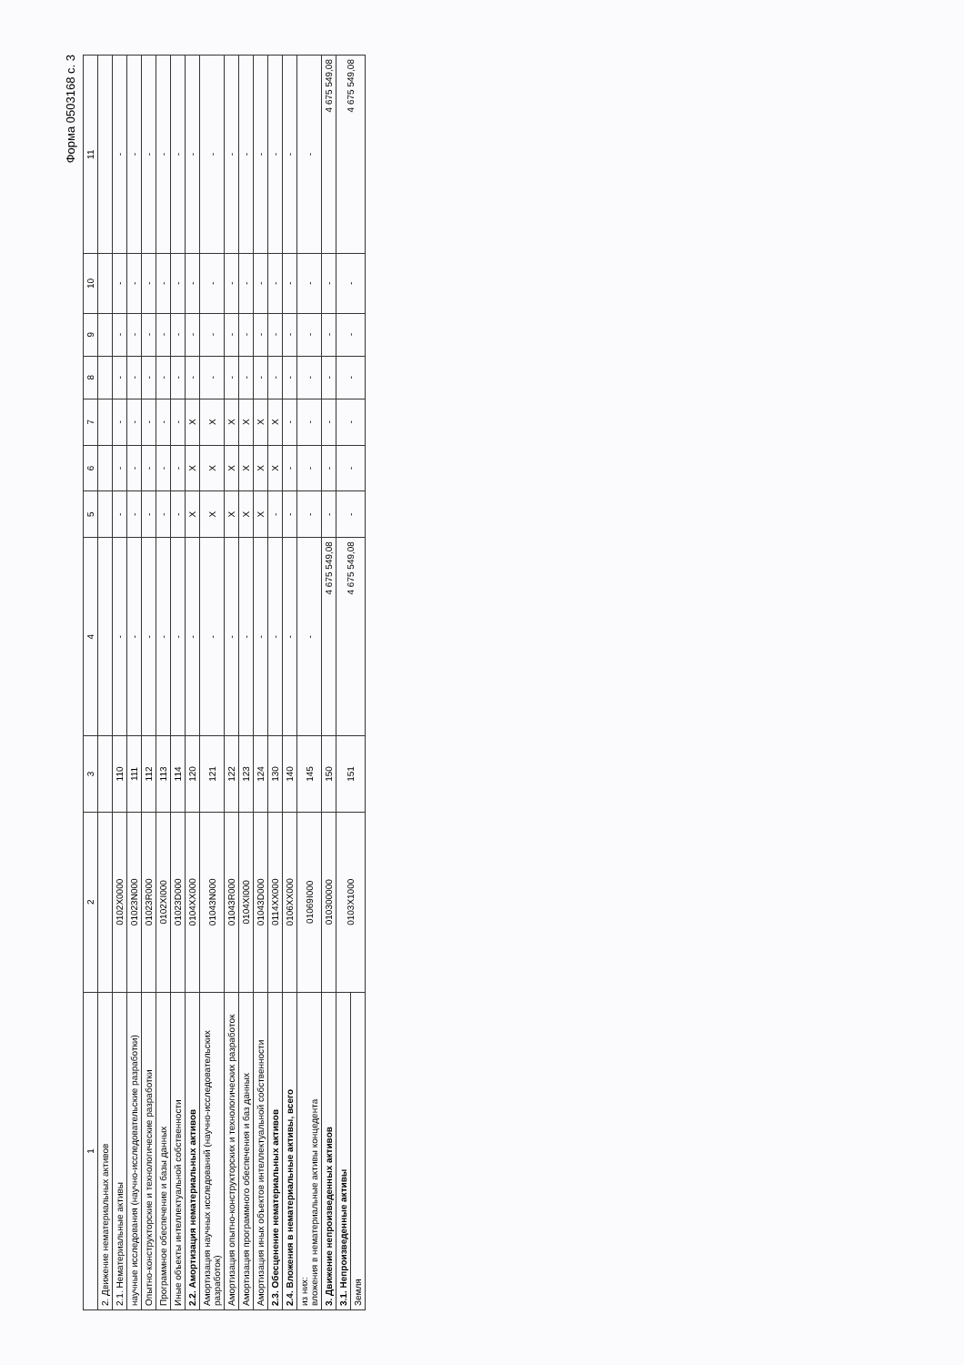Форма 0503168 с. 3
| 1 | 2 | 3 | 4 | 5 | 6 | 7 | 8 | 9 | 10 | 11 |
| --- | --- | --- | --- | --- | --- | --- | --- | --- | --- | --- |
| 2. Движение нематериальных активов | | | | | | | | | | |
| 2.1. Нематериальные активы | 0102X0000 | 110 | - | - | - | - | - | - | - | - |
| научные исследования (научно-исследовательские разработки) | 01023N000 | 111 | - | - | - | - | - | - | - | - |
| Опытно-конструкторские и технологические разработки | 01023R000 | 112 | - | - | - | - | - | - | - | - |
| Программное обеспечение и базы данных | 0102XI000 | 113 | - | - | - | - | - | - | - | - |
| Иные объекты интеллектуальной собственности | 01023D000 | 114 | - | - | - | - | - | - | - | - |
| 2.2. Амортизация нематериальных активов | 0104XX000 | 120 | - | X | X | X | - | - | - | - |
| Амортизация научных исследований (научно-исследовательских разработок) | 01043N000 | 121 | - | X | X | X | - | - | - | - |
| Амортизация опытно-конструкторских и технологических разработок | 01043R000 | 122 | - | X | X | X | - | - | - | - |
| Амортизация программного обеспечения и баз данных | 0104XI000 | 123 | - | X | X | X | - | - | - | - |
| Амортизация иных объектов интеллектуальной собственности | 01043D000 | 124 | - | X | X | X | - | - | - | - |
| 2.3. Обесценение нематериальных активов | 0114XX000 | 130 | - | - | X | X | - | - | - | - |
| 2.4. Вложения в нематериальные активы, всего | 0106XX000 | 140 | - | - | - | - | - | - | - | - |
| из них: вложения в нематериальные активы концедента | 01069I000 | 145 | - | - | - | - | - | - | - | - |
| 3. Движение непроизведенных активов | 010300000 | 150 | 4 675 549,08 | - | - | - | - | - | - | 4 675 549,08 |
| 3.1. Непроизведенные активы | 0103X1000 | 151 | 4 675 549,08 | - | - | - | - | - | - | 4 675 549,08 |
| Земля | | | | | | | | | | |